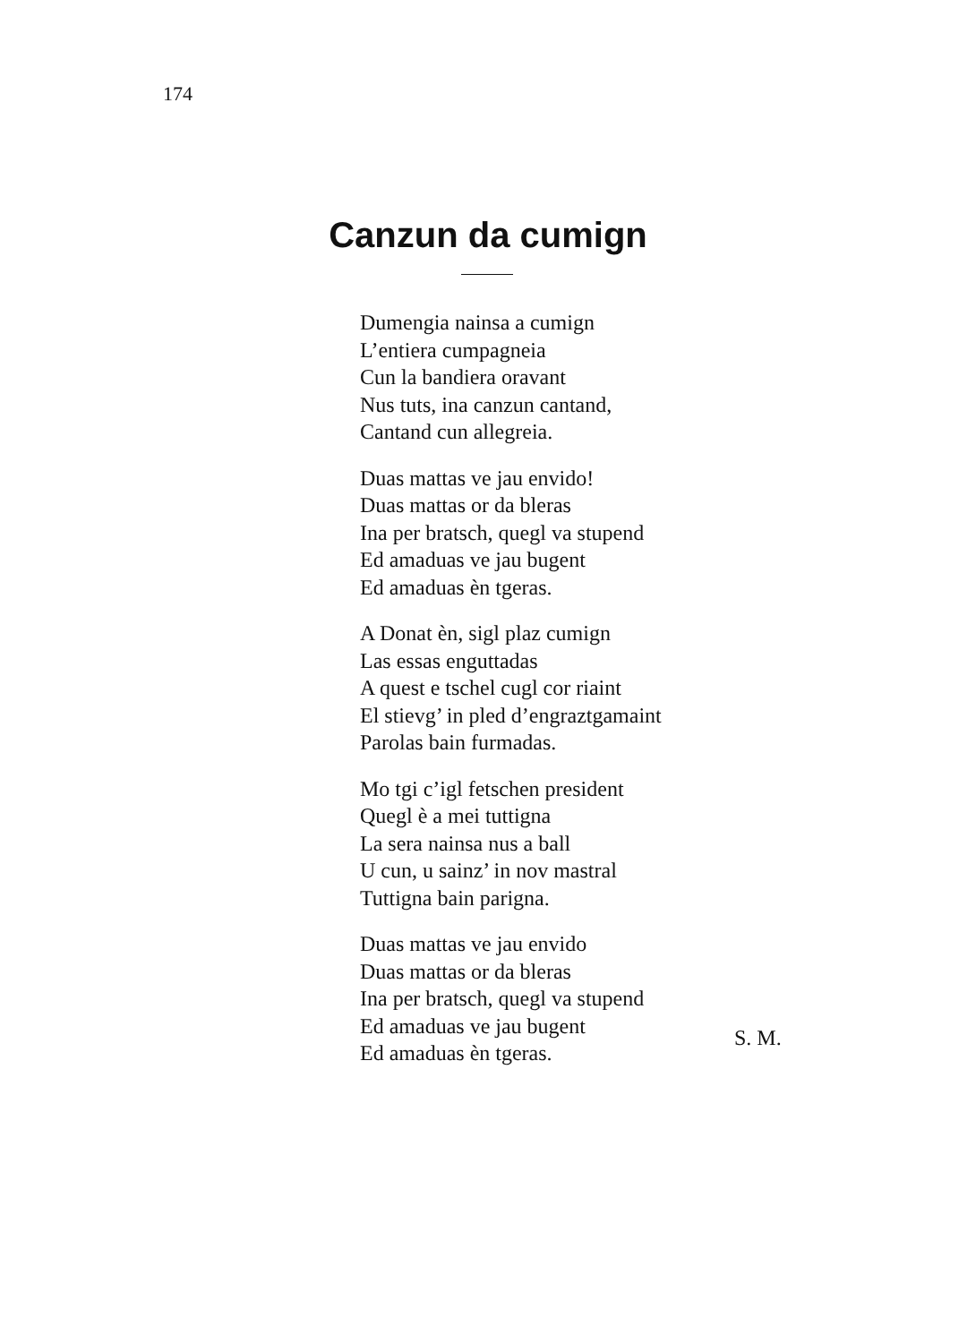174
Canzun da cumign
Dumengia nainsa a cumign
L’entiera cumpagneia
Cun la bandiera oravant
Nus tuts, ina canzun cantand,
Cantand cun allegreia.
Duas mattas ve jau envido!
Duas mattas or da bleras
Ina per bratsch, quegl va stupend
Ed amaduas ve jau bugent
Ed amaduas èn tgeras.
A Donat èn, sigl plaz cumign
Las essas enguttadas
A quest e tschel cugl cor riaint
El stievg’ in pled d’engraztgamaint
Parolas bain furmadas.
Mo tgi c’igl fetschen president
Quegl è a mei tuttigna
La sera nainsa nus a ball
U cun, u sainz’ in nov mastral
Tuttigna bain parigna.
Duas mattas ve jau envido
Duas mattas or da bleras
Ina per bratsch, quegl va stupend
Ed amaduas ve jau bugent
Ed amaduas èn tgeras.
S. M.